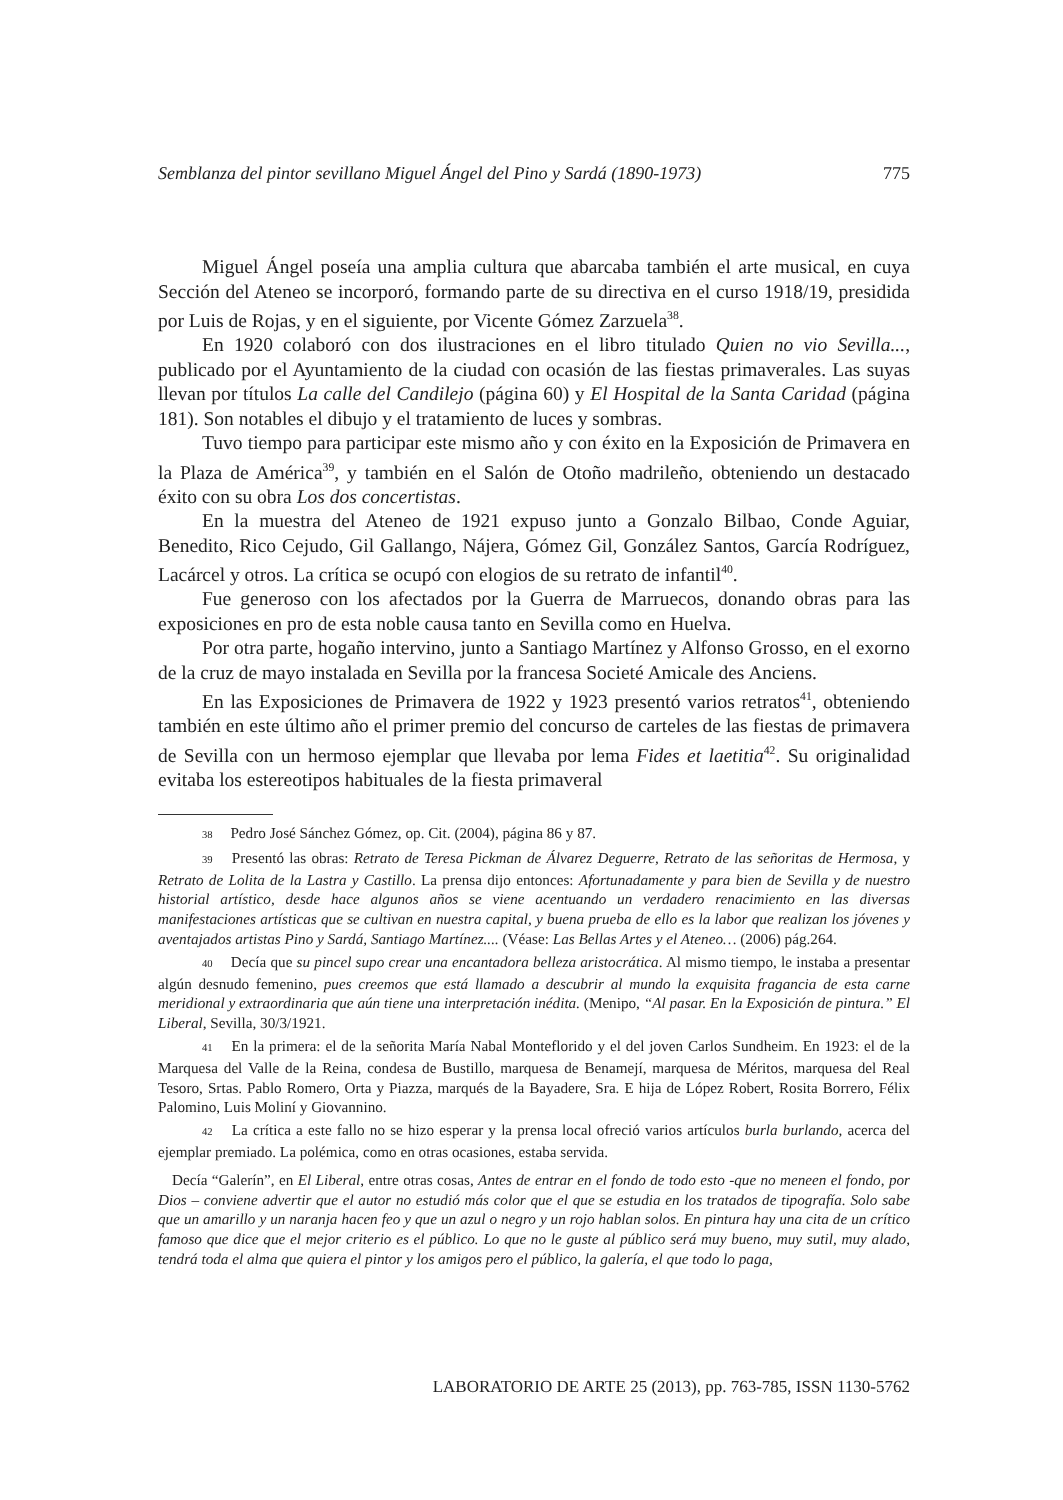Semblanza del pintor sevillano Miguel Ángel del Pino y Sardá (1890-1973) 775
Miguel Ángel poseía una amplia cultura que abarcaba también el arte musical, en cuya Sección del Ateneo se incorporó, formando parte de su directiva en el curso 1918/19, presidida por Luis de Rojas, y en el siguiente, por Vicente Gómez Zarzuela<sup>38</sup>.
En 1920 colaboró con dos ilustraciones en el libro titulado Quien no vio Sevilla..., publicado por el Ayuntamiento de la ciudad con ocasión de las fiestas primaverales. Las suyas llevan por títulos La calle del Candilejo (página 60) y El Hospital de la Santa Caridad (página 181). Son notables el dibujo y el tratamiento de luces y sombras.
Tuvo tiempo para participar este mismo año y con éxito en la Exposición de Primavera en la Plaza de América<sup>39</sup>, y también en el Salón de Otoño madrileño, obteniendo un destacado éxito con su obra Los dos concertistas.
En la muestra del Ateneo de 1921 expuso junto a Gonzalo Bilbao, Conde Aguiar, Benedito, Rico Cejudo, Gil Gallango, Nájera, Gómez Gil, González Santos, García Rodríguez, Lacárcel y otros. La crítica se ocupó con elogios de su retrato de infantil<sup>40</sup>.
Fue generoso con los afectados por la Guerra de Marruecos, donando obras para las exposiciones en pro de esta noble causa tanto en Sevilla como en Huelva.
Por otra parte, hogaño intervino, junto a Santiago Martínez y Alfonso Grosso, en el exorno de la cruz de mayo instalada en Sevilla por la francesa Societé Amicale des Anciens.
En las Exposiciones de Primavera de 1922 y 1923 presentó varios retratos<sup>41</sup>, obteniendo también en este último año el primer premio del concurso de carteles de las fiestas de primavera de Sevilla con un hermoso ejemplar que llevaba por lema Fides et laetitia<sup>42</sup>. Su originalidad evitaba los estereotipos habituales de la fiesta primaveral
<sup>38</sup> Pedro José Sánchez Gómez, op. Cit. (2004), página 86 y 87.
<sup>39</sup> Presentó las obras: Retrato de Teresa Pickman de Álvarez Deguerre, Retrato de las señoritas de Hermosa, y Retrato de Lolita de la Lastra y Castillo. La prensa dijo entonces: Afortunadamente y para bien de Sevilla y de nuestro historial artístico, desde hace algunos años se viene acentuando un verdadero renacimiento en las diversas manifestaciones artísticas que se cultivan en nuestra capital, y buena prueba de ello es la labor que realizan los jóvenes y aventajados artistas Pino y Sardá, Santiago Martínez.... (Véase: Las Bellas Artes y el Ateneo… (2006) pág.264.
<sup>40</sup> Decía que su pincel supo crear una encantadora belleza aristocrática. Al mismo tiempo, le instaba a presentar algún desnudo femenino, pues creemos que está llamado a descubrir al mundo la exquisita fragancia de esta carne meridional y extraordinaria que aún tiene una interpretación inédita. (Menipo, “Al pasar. En la Exposición de pintura.” El Liberal, Sevilla, 30/3/1921.
<sup>41</sup> En la primera: el de la señorita María Nabal Monteflorido y el del joven Carlos Sundheim. En 1923: el de la Marquesa del Valle de la Reina, condesa de Bustillo, marquesa de Benamejí, marquesa de Méritos, marquesa del Real Tesoro, Srtas. Pablo Romero, Orta y Piazza, marqués de la Bayadere, Sra. E hija de López Robert, Rosita Borrero, Félix Palomino, Luis Moliní y Giovannino.
<sup>42</sup> La crítica a este fallo no se hizo esperar y la prensa local ofreció varios artículos burla burlando, acerca del ejemplar premiado. La polémica, como en otras ocasiones, estaba servida.
Decía “Galerín”, en El Liberal, entre otras cosas, Antes de entrar en el fondo de todo esto -que no meneen el fondo, por Dios – conviene advertir que el autor no estudió más color que el que se estudia en los tratados de tipografía. Solo sabe que un amarillo y un naranja hacen feo y que un azul o negro y un rojo hablan solos. En pintura hay una cita de un crítico famoso que dice que el mejor criterio es el público. Lo que no le guste al público será muy bueno, muy sutil, muy alado, tendrá toda el alma que quiera el pintor y los amigos pero el público, la galería, el que todo lo paga,
LABORATORIO DE ARTE 25 (2013), pp. 763-785, ISSN 1130-5762